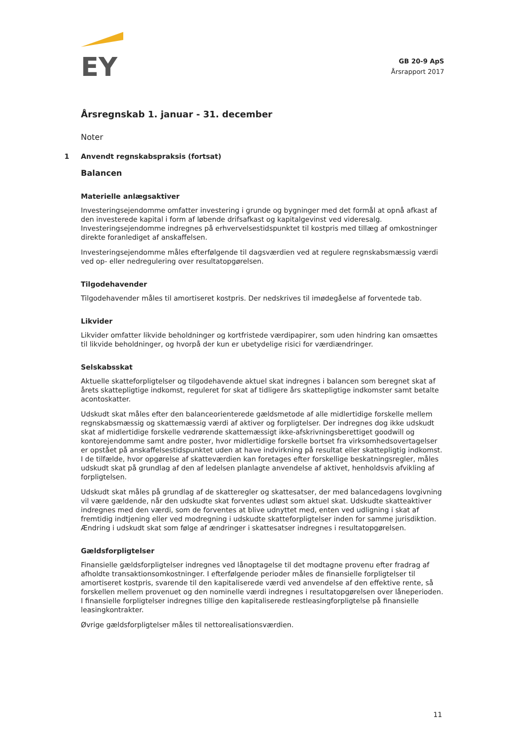EY
GB 20-9 ApS
Årsrapport 2017
Årsregnskab 1. januar - 31. december
Noter
1 Anvendt regnskabspraksis (fortsat)
Balancen
Materielle anlægsaktiver
Investeringsejendomme omfatter investering i grunde og bygninger med det formål at opnå afkast af den investerede kapital i form af løbende drifsafkast og kapitalgevinst ved videresalg. Investeringsejendomme indregnes på erhvervelsestidspunktet til kostpris med tillæg af omkostninger direkte foranlediget af anskaffelsen.
Investeringsejendomme måles efterfølgende til dagsværdien ved at regulere regnskabsmæssig værdi ved op- eller nedregulering over resultatopgørelsen.
Tilgodehavender
Tilgodehavender måles til amortiseret kostpris. Der nedskrives til imødegåelse af forventede tab.
Likvider
Likvider omfatter likvide beholdninger og kortfristede værdipapirer, som uden hindring kan omsættes til likvide beholdninger, og hvorpå der kun er ubetydelige risici for værdiændringer.
Selskabsskat
Aktuelle skatteforpligtelser og tilgodehavende aktuel skat indregnes i balancen som beregnet skat af årets skattepligtige indkomst, reguleret for skat af tidligere års skattepligtige indkomster samt betalte acontoskatter.
Udskudt skat måles efter den balanceorienterede gældsmetode af alle midlertidige forskelle mellem regnskabsmæssig og skattemæssig værdi af aktiver og forpligtelser. Der indregnes dog ikke udskudt skat af midlertidige forskelle vedrørende skattemæssigt ikke-afskrivningsberettiget goodwill og kontorejendomme samt andre poster, hvor midlertidige forskelle bortset fra virksomhedsovertagelser er opstået på anskaffelsestidspunktet uden at have indvirkning på resultat eller skattepligtig indkomst. I de tilfælde, hvor opgørelse af skatteværdien kan foretages efter forskellige beskatningsregler, måles udskudt skat på grundlag af den af ledelsen planlagte anvendelse af aktivet, henholdsvis afvikling af forpligtelsen.
Udskudt skat måles på grundlag af de skatteregler og skattesatser, der med balancedagens lovgivning vil være gældende, når den udskudte skat forventes udløst som aktuel skat. Udskudte skatteaktiver indregnes med den værdi, som de forventes at blive udnyttet med, enten ved udligning i skat af fremtidig indtjening eller ved modregning i udskudte skatteforpligtelser inden for samme jurisdiktion. Ændring i udskudt skat som følge af ændringer i skattesatser indregnes i resultatopgørelsen.
Gældsforpligtelser
Finansielle gældsforpligtelser indregnes ved lånoptagelse til det modtagne provenu efter fradrag af afholdte transaktionsomkostninger. I efterfølgende perioder måles de finansielle forpligtelser til amortiseret kostpris, svarende til den kapitaliserede værdi ved anvendelse af den effektive rente, så forskellen mellem provenuet og den nominelle værdi indregnes i resultatopgørelsen over låneperioden. I finansielle forpligtelser indregnes tillige den kapitaliserede restleasingforpligtelse på finansielle leasingkontrakter.
Øvrige gældsforpligtelser måles til nettorealisationsværdien.
11